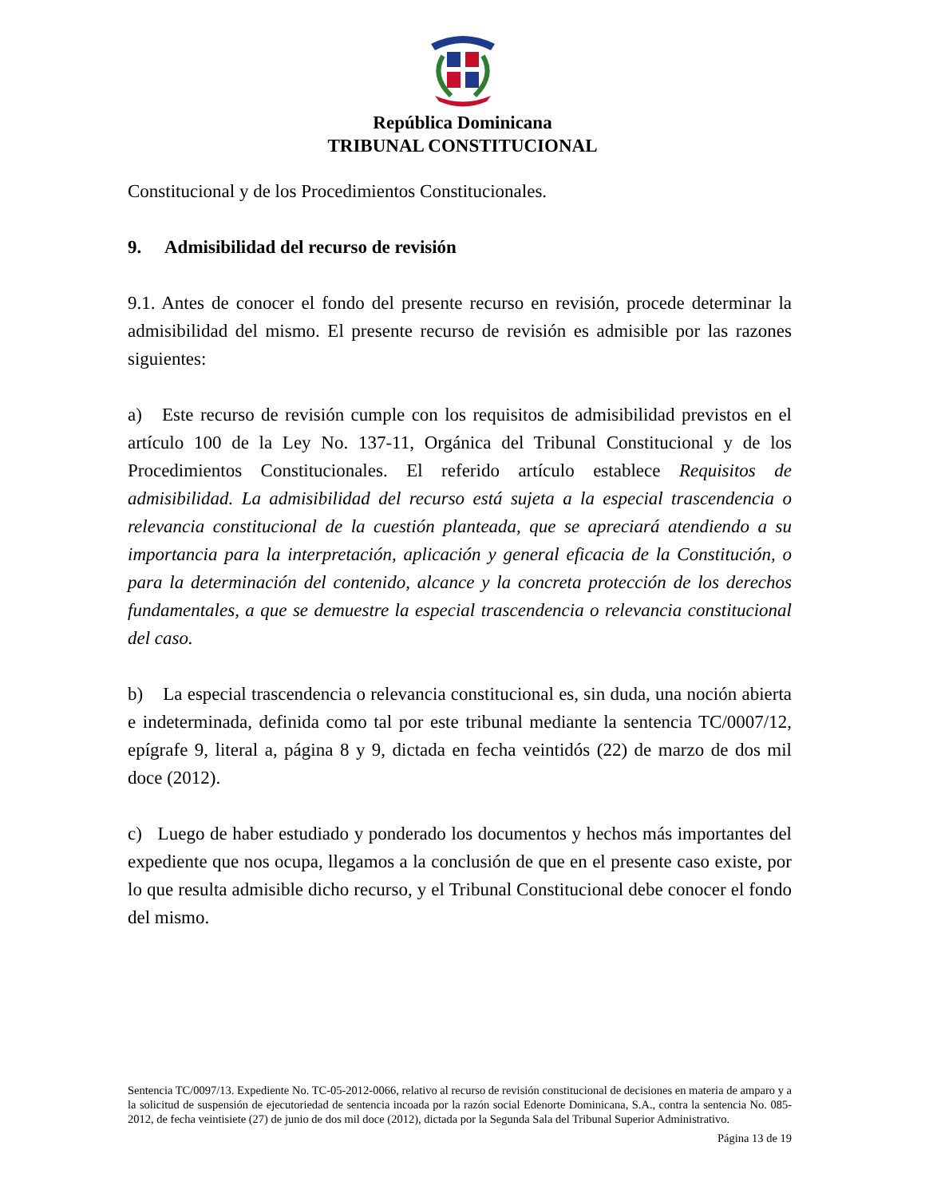República Dominicana
TRIBUNAL CONSTITUCIONAL
Constitucional y de los Procedimientos Constitucionales.
9. Admisibilidad del recurso de revisión
9.1. Antes de conocer el fondo del presente recurso en revisión, procede determinar la admisibilidad del mismo. El presente recurso de revisión es admisible por las razones siguientes:
a) Este recurso de revisión cumple con los requisitos de admisibilidad previstos en el artículo 100 de la Ley No. 137-11, Orgánica del Tribunal Constitucional y de los Procedimientos Constitucionales. El referido artículo establece Requisitos de admisibilidad. La admisibilidad del recurso está sujeta a la especial trascendencia o relevancia constitucional de la cuestión planteada, que se apreciará atendiendo a su importancia para la interpretación, aplicación y general eficacia de la Constitución, o para la determinación del contenido, alcance y la concreta protección de los derechos fundamentales, a que se demuestre la especial trascendencia o relevancia constitucional del caso.
b) La especial trascendencia o relevancia constitucional es, sin duda, una noción abierta e indeterminada, definida como tal por este tribunal mediante la sentencia TC/0007/12, epígrafe 9, literal a, página 8 y 9, dictada en fecha veintidós (22) de marzo de dos mil doce (2012).
c) Luego de haber estudiado y ponderado los documentos y hechos más importantes del expediente que nos ocupa, llegamos a la conclusión de que en el presente caso existe, por lo que resulta admisible dicho recurso, y el Tribunal Constitucional debe conocer el fondo del mismo.
Sentencia TC/0097/13. Expediente No. TC-05-2012-0066, relativo al recurso de revisión constitucional de decisiones en materia de amparo y a la solicitud de suspensión de ejecutoriedad de sentencia incoada por la razón social Edenorte Dominicana, S.A., contra la sentencia No. 085-2012, de fecha veintisiete (27) de junio de dos mil doce (2012), dictada por la Segunda Sala del Tribunal Superior Administrativo.
Página 13 de 19